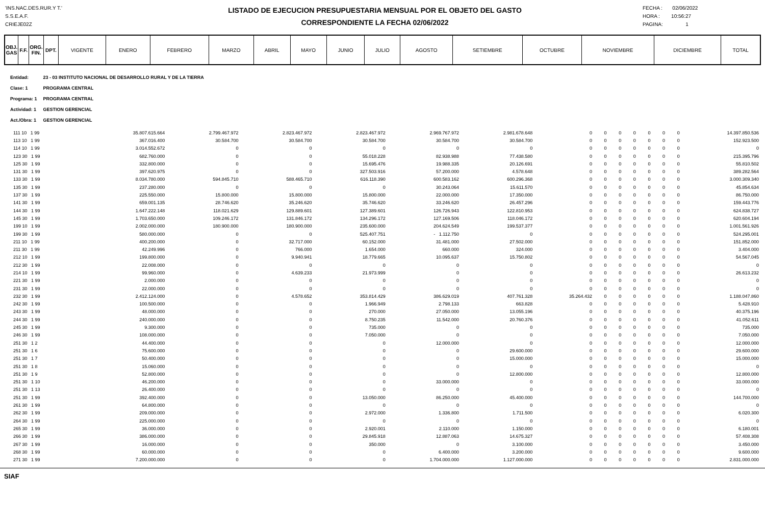'INS.NAC.DES.RUR.Y T.'
S.S.E.A.F.
CRIEJE02Z
LISTADO DE EJECUCION PRESUPUESTARIA MENSUAL POR EL OBJETO DEL GASTO
CORRESPONDIENTE LA FECHA 02/06/2022
FECHA : 02/06/2022
HORA : 10:56:27
PAGINA: 1
| OBJ. GAS | F.F. | ORG. FIN. | DPT. | VIGENTE | ENERO | FEBRERO | MARZO | ABRIL | MAYO | JUNIO | JULIO | AGOSTO | SETIEMBRE | OCTUBRE | NOVIEMBRE | DICIEMBRE | TOTAL |
| --- | --- | --- | --- | --- | --- | --- | --- | --- | --- | --- | --- | --- | --- | --- | --- | --- | --- |
Entidad: 23 - 03 INSTITUTO NACIONAL DE DESARROLLO RURAL Y DE LA TIERRA
Clase: 1 PROGRAMA CENTRAL
Programa: 1 PROGRAMA CENTRAL
Actividad: 1 GESTION GERENCIAL
Act./Obra: 1 GESTION GERENCIAL
| 111 10 1 99 | 35.807.615.664 | 2.799.467.972 | 2.823.467.972 | 2.823.467.972 | 2.969.767.972 | 2.981.678.648 | 0 | 0 | 0 | 0 | 0 | 0 | 0 | 14.397.850.536 |
| 113 10 1 99 | 367.016.400 | 30.584.700 | 30.584.700 | 30.584.700 | 30.584.700 | 30.584.700 | 0 | 0 | 0 | 0 | 0 | 0 | 0 | 152.923.500 |
| 114 10 1 99 | 3.014.552.672 | 0 | 0 | 0 | 0 | 0 | 0 | 0 | 0 | 0 | 0 | 0 | 0 | 0 |
| 123 30 1 99 | 682.760.000 | 0 | 0 | 55.018.228 | 82.938.988 | 77.438.580 | 0 | 0 | 0 | 0 | 0 | 0 | 0 | 215.395.796 |
| 125 30 1 99 | 332.800.000 | 0 | 0 | 15.695.476 | 19.988.335 | 20.126.691 | 0 | 0 | 0 | 0 | 0 | 0 | 0 | 55.810.502 |
| 131 30 1 99 | 397.620.975 | 0 | 0 | 327.503.916 | 57.200.000 | 4.578.648 | 0 | 0 | 0 | 0 | 0 | 0 | 0 | 389.282.564 |
| 133 30 1 99 | 8.034.780.000 | 594.845.710 | 588.465.710 | 616.118.390 | 600.583.162 | 600.296.368 | 0 | 0 | 0 | 0 | 0 | 0 | 0 | 3.000.309.340 |
| 135 30 1 99 | 237.280.000 | 0 | 0 | 0 | 30.243.064 | 15.611.570 | 0 | 0 | 0 | 0 | 0 | 0 | 0 | 45.854.634 |
| 137 30 1 99 | 225.550.000 | 15.800.000 | 15.800.000 | 15.800.000 | 22.000.000 | 17.350.000 | 0 | 0 | 0 | 0 | 0 | 0 | 0 | 86.750.000 |
| 141 30 1 99 | 659.001.135 | 28.746.620 | 35.246.620 | 35.746.620 | 33.246.620 | 26.457.296 | 0 | 0 | 0 | 0 | 0 | 0 | 0 | 159.443.776 |
| 144 30 1 99 | 1.647.222.148 | 118.021.629 | 129.889.601 | 127.389.601 | 126.726.943 | 122.810.953 | 0 | 0 | 0 | 0 | 0 | 0 | 0 | 624.838.727 |
| 145 30 1 99 | 1.703.650.000 | 109.246.172 | 131.846.172 | 134.296.172 | 127.169.506 | 118.046.172 | 0 | 0 | 0 | 0 | 0 | 0 | 0 | 620.604.194 |
| 199 10 1 99 | 2.002.000.000 | 180.900.000 | 180.900.000 | 235.600.000 | 204.624.549 | 199.537.377 | 0 | 0 | 0 | 0 | 0 | 0 | 0 | 1.001.561.926 |
| 199 30 1 99 | 580.000.000 | 0 | 0 | 525.407.751 | - 1.112.750 | 0 | 0 | 0 | 0 | 0 | 0 | 0 | 0 | 524.295.001 |
| 211 10 1 99 | 400.200.000 | 0 | 32.717.000 | 60.152.000 | 31.481.000 | 27.502.000 | 0 | 0 | 0 | 0 | 0 | 0 | 0 | 151.852.000 |
| 211 30 1 99 | 42.249.996 | 0 | 766.000 | 1.654.000 | 660.000 | 324.000 | 0 | 0 | 0 | 0 | 0 | 0 | 0 | 3.404.000 |
| 212 10 1 99 | 199.800.000 | 0 | 9.940.941 | 18.779.665 | 10.095.637 | 15.750.802 | 0 | 0 | 0 | 0 | 0 | 0 | 0 | 54.567.045 |
| 212 30 1 99 | 22.008.000 | 0 | 0 | 0 | 0 | 0 | 0 | 0 | 0 | 0 | 0 | 0 | 0 | 0 |
| 214 10 1 99 | 99.960.000 | 0 | 4.639.233 | 21.973.999 | 0 | 0 | 0 | 0 | 0 | 0 | 0 | 0 | 0 | 26.613.232 |
| 221 30 1 99 | 2.000.000 | 0 | 0 | 0 | 0 | 0 | 0 | 0 | 0 | 0 | 0 | 0 | 0 | 0 |
| 231 30 1 99 | 22.000.000 | 0 | 0 | 0 | 0 | 0 | 0 | 0 | 0 | 0 | 0 | 0 | 0 | 0 |
| 232 30 1 99 | 2.412.124.000 | 0 | 4.578.652 | 353.814.429 | 386.629.019 | 407.761.328 | 35.264.432 | 0 | 0 | 0 | 0 | 0 | 0 | 1.188.047.860 |
| 242 30 1 99 | 100.500.000 | 0 | 0 | 1.966.949 | 2.798.133 | 663.828 | 0 | 0 | 0 | 0 | 0 | 0 | 0 | 5.428.910 |
| 243 30 1 99 | 48.000.000 | 0 | 0 | 270.000 | 27.050.000 | 13.055.196 | 0 | 0 | 0 | 0 | 0 | 0 | 0 | 40.375.196 |
| 244 30 1 99 | 240.000.000 | 0 | 0 | 8.750.235 | 11.542.000 | 20.760.376 | 0 | 0 | 0 | 0 | 0 | 0 | 0 | 41.052.611 |
| 245 30 1 99 | 9.300.000 | 0 | 0 | 735.000 | 0 | 0 | 0 | 0 | 0 | 0 | 0 | 0 | 0 | 735.000 |
| 246 30 1 99 | 108.000.000 | 0 | 0 | 7.050.000 | 0 | 0 | 0 | 0 | 0 | 0 | 0 | 0 | 0 | 7.050.000 |
| 251 30 1 2 | 44.400.000 | 0 | 0 | 0 | 12.000.000 | 0 | 0 | 0 | 0 | 0 | 0 | 0 | 0 | 12.000.000 |
| 251 30 1 6 | 75.600.000 | 0 | 0 | 0 | 0 | 29.600.000 | 0 | 0 | 0 | 0 | 0 | 0 | 0 | 29.600.000 |
| 251 30 1 7 | 50.400.000 | 0 | 0 | 0 | 0 | 15.000.000 | 0 | 0 | 0 | 0 | 0 | 0 | 0 | 15.000.000 |
| 251 30 1 8 | 15.060.000 | 0 | 0 | 0 | 0 | 0 | 0 | 0 | 0 | 0 | 0 | 0 | 0 | 0 |
| 251 30 1 9 | 52.800.000 | 0 | 0 | 0 | 0 | 12.800.000 | 0 | 0 | 0 | 0 | 0 | 0 | 0 | 12.800.000 |
| 251 30 1 10 | 46.200.000 | 0 | 0 | 0 | 33.000.000 | 0 | 0 | 0 | 0 | 0 | 0 | 0 | 0 | 33.000.000 |
| 251 30 1 13 | 26.400.000 | 0 | 0 | 0 | 0 | 0 | 0 | 0 | 0 | 0 | 0 | 0 | 0 | 0 |
| 251 30 1 99 | 392.400.000 | 0 | 0 | 13.050.000 | 86.250.000 | 45.400.000 | 0 | 0 | 0 | 0 | 0 | 0 | 0 | 144.700.000 |
| 261 30 1 99 | 64.800.000 | 0 | 0 | 0 | 0 | 0 | 0 | 0 | 0 | 0 | 0 | 0 | 0 | 0 |
| 262 30 1 99 | 209.000.000 | 0 | 0 | 2.972.000 | 1.336.800 | 1.711.500 | 0 | 0 | 0 | 0 | 0 | 0 | 0 | 6.020.300 |
| 264 30 1 99 | 225.000.000 | 0 | 0 | 0 | 0 | 0 | 0 | 0 | 0 | 0 | 0 | 0 | 0 | 0 |
| 265 30 1 99 | 36.000.000 | 0 | 0 | 2.920.001 | 2.110.000 | 1.150.000 | 0 | 0 | 0 | 0 | 0 | 0 | 0 | 6.180.001 |
| 266 30 1 99 | 386.000.000 | 0 | 0 | 29.845.918 | 12.887.063 | 14.675.327 | 0 | 0 | 0 | 0 | 0 | 0 | 0 | 57.408.308 |
| 267 30 1 99 | 16.000.000 | 0 | 0 | 350.000 | 0 | 3.100.000 | 0 | 0 | 0 | 0 | 0 | 0 | 0 | 3.450.000 |
| 268 30 1 99 | 60.000.000 | 0 | 0 | 0 | 6.400.000 | 3.200.000 | 0 | 0 | 0 | 0 | 0 | 0 | 0 | 9.600.000 |
| 271 30 1 99 | 7.200.000.000 | 0 | 0 | 0 | 1.704.000.000 | 1.127.000.000 | 0 | 0 | 0 | 0 | 0 | 0 | 0 | 2.831.000.000 |
SIAF